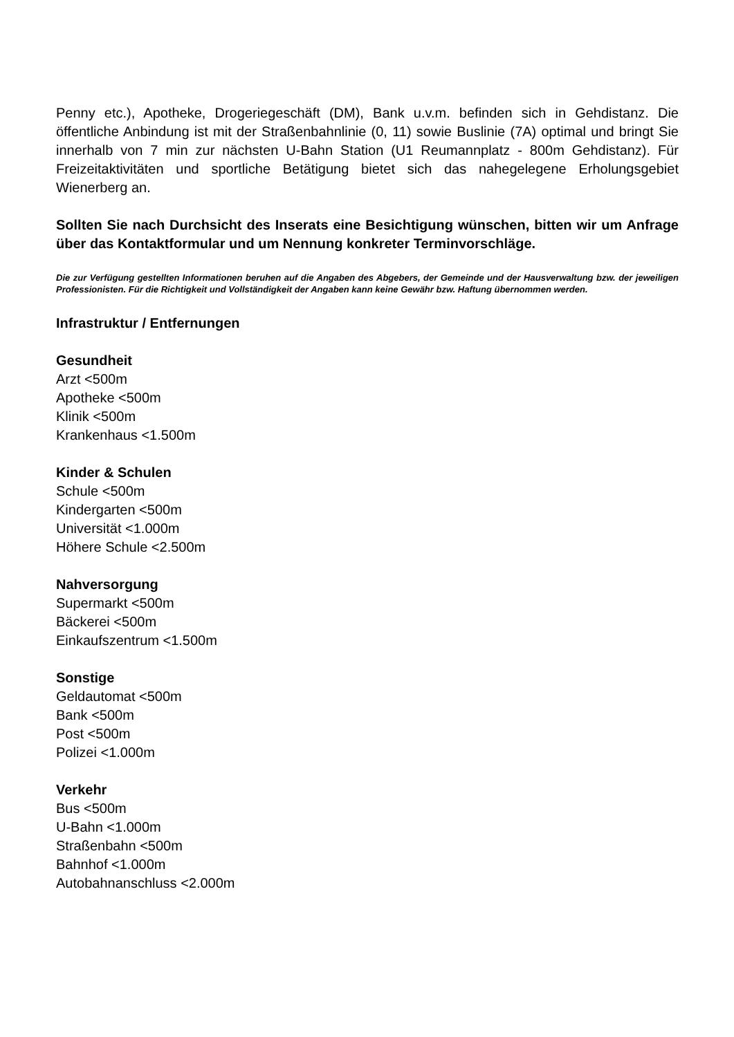Penny etc.), Apotheke, Drogeriegeschäft (DM), Bank u.v.m. befinden sich in Gehdistanz. Die öffentliche Anbindung ist mit der Straßenbahnlinie (0, 11) sowie Buslinie (7A) optimal und bringt Sie innerhalb von 7 min zur nächsten U-Bahn Station (U1 Reumannplatz - 800m Gehdistanz). Für Freizeitaktivitäten und sportliche Betätigung bietet sich das nahegelegene Erholungsgebiet Wienerberg an.
Sollten Sie nach Durchsicht des Inserats eine Besichtigung wünschen, bitten wir um Anfrage über das Kontaktformular und um Nennung konkreter Terminvorschläge.
Die zur Verfügung gestellten Informationen beruhen auf die Angaben des Abgebers, der Gemeinde und der Hausverwaltung bzw. der jeweiligen Professionisten. Für die Richtigkeit und Vollständigkeit der Angaben kann keine Gewähr bzw. Haftung übernommen werden.
Infrastruktur / Entfernungen
Gesundheit
Arzt <500m
Apotheke <500m
Klinik <500m
Krankenhaus <1.500m
Kinder & Schulen
Schule <500m
Kindergarten <500m
Universität <1.000m
Höhere Schule <2.500m
Nahversorgung
Supermarkt <500m
Bäckerei <500m
Einkaufszentrum <1.500m
Sonstige
Geldautomat <500m
Bank <500m
Post <500m
Polizei <1.000m
Verkehr
Bus <500m
U-Bahn <1.000m
Straßenbahn <500m
Bahnhof <1.000m
Autobahnanschluss <2.000m